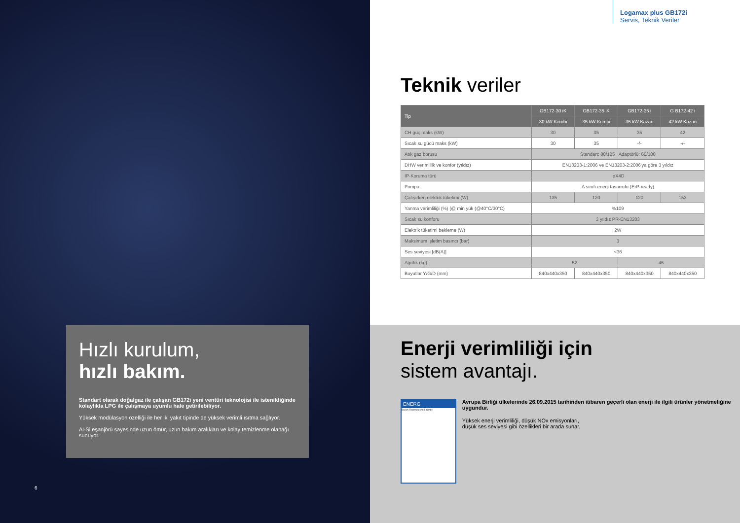Hızlı kurulum,
hızlı bakım.
Standart olarak doğalgaz ile çalışan GB172i yeni ventüri teknolojisi ile istenildiğinde kolaylıkla LPG ile çalışmaya uyumlu hale getirilebiliyor.
Yüksek modülasyon özelliği ile her iki yakıt tipinde de yüksek verimli ısıtma sağlıyor.
Al-Si eşanjörü sayesinde uzun ömür, uzun bakım aralıkları ve kolay temizlenme olanağı sunuyor.
6
Logamax plus GB172i
Servis, Teknik Veriler
Teknik veriler
| Tip | GB172-30 iK | GB172-35 iK | GB172-35 i | G B172-42 i |
| --- | --- | --- | --- | --- |
| | 30 kW Kombi | 35 kW Kombi | 35 kW Kazan | 42 kW Kazan |
| CH güç maks (kW) | 30 | 35 | 35 | 42 |
| Sıcak su gücü maks (kW) | 30 | 35 | -/- | -/- |
| Atık gaz borusu | Standart: 80/125 Adaptörlü: 60/100 | | | |
| DHW verimlilik ve konfor (yıldız) | EN13203-1:2006 ve EN13203-2:2006'ya göre 3 yıldız | | | |
| IP-Koruma türü | IpX4D | | | |
| Pompa | A sınıfı enerji tasarrufu (ErP-ready) | | | |
| Çalışırken elektrik tüketimi (W) | 135 | 120 | 120 | 153 |
| Yanma verimliliği (%) (@ min yük (@40°C/30°C) | %109 | | | |
| Sıcak su konforu | 3 yıldız PR-EN13203 | | | |
| Elektrik tüketimi bekleme (W) | 2W | | | |
| Maksimum işletim basıncı (bar) | 3 | | | |
| Ses seviyesi [dB(A)] | <36 | | | |
| Ağırlık (kg) | 52 | | 45 | |
| Boyutlar Y/G/D (mm) | 840x440x350 | 840x440x350 | 840x440x350 | 840x440x350 |
Enerji verimliliği için
sistem avantajı.
ENERG
Bosch Thermotechnik GmbH
Avrupa Birliği ülkelerinde 26.09.2015 tarihinden itibaren geçerli olan enerji ile ilgili ürünler yönetmeliğine uygundur.
Yüksek enerji verimliliği, düşük NOx emisyonları,
düşük ses seviyesi gibi özellikleri bir arada sunar.